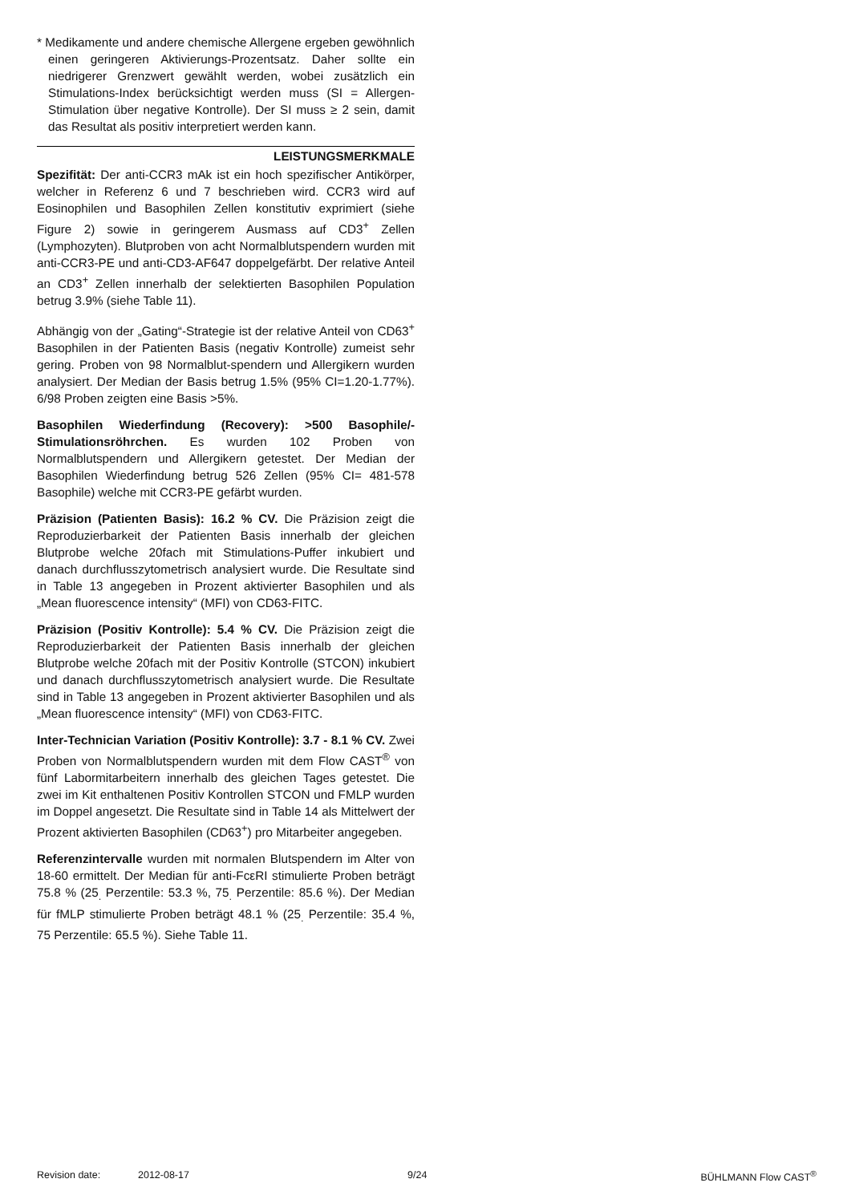* Medikamente und andere chemische Allergene ergeben gewöhnlich einen geringeren Aktivierungs-Prozentsatz. Daher sollte ein niedrigerer Grenzwert gewählt werden, wobei zusätzlich ein Stimulations-Index berücksichtigt werden muss (SI = Allergen-Stimulation über negative Kontrolle). Der SI muss ≥ 2 sein, damit das Resultat als positiv interpretiert werden kann.
LEISTUNGSMERKMALE
Spezifität: Der anti-CCR3 mAk ist ein hoch spezifischer Antikörper, welcher in Referenz 6 und 7 beschrieben wird. CCR3 wird auf Eosinophilen und Basophilen Zellen konstitutiv exprimiert (siehe Figure 2) sowie in geringerem Ausmass auf CD3<sup>+</sup> Zellen (Lymphozyten). Blutproben von acht Normalblutspendern wurden mit anti-CCR3-PE und anti-CD3-AF647 doppelgefärbt. Der relative Anteil an CD3<sup>+</sup> Zellen innerhalb der selektierten Basophilen Population betrug 3.9% (siehe Table 11).
Abhängig von der „Gating“-Strategie ist der relative Anteil von CD63<sup>+</sup> Basophilen in der Patienten Basis (negativ Kontrolle) zumeist sehr gering. Proben von 98 Normalblut-spendern und Allergikern wurden analysiert. Der Median der Basis betrug 1.5% (95% CI=1.20-1.77%). 6/98 Proben zeigten eine Basis >5%.
Basophilen Wiederfindung (Recovery): >500 Basophile/-Stimulationsröhrchen. Es wurden 102 Proben von Normalblutspendern und Allergikern getestet. Der Median der Basophilen Wiederfindung betrug 526 Zellen (95% CI= 481-578 Basophile) welche mit CCR3-PE gefärbt wurden.
Präzision (Patienten Basis): 16.2 % CV. Die Präzision zeigt die Reproduzierbarkeit der Patienten Basis innerhalb der gleichen Blutprobe welche 20fach mit Stimulations-Puffer inkubiert und danach durchflusszytometrisch analysiert wurde. Die Resultate sind in Table 13 angegeben in Prozent aktivierter Basophilen und als „Mean fluorescence intensity“ (MFI) von CD63-FITC.
Präzision (Positiv Kontrolle): 5.4 % CV. Die Präzision zeigt die Reproduzierbarkeit der Patienten Basis innerhalb der gleichen Blutprobe welche 20fach mit der Positiv Kontrolle (STCON) inkubiert und danach durchflusszytometrisch analysiert wurde. Die Resultate sind in Table 13 angegeben in Prozent aktivierter Basophilen und als „Mean fluorescence intensity“ (MFI) von CD63-FITC.
Inter-Technician Variation (Positiv Kontrolle): 3.7 - 8.1 % CV. Zwei Proben von Normalblutspendern wurden mit dem Flow CAST<sup>®</sup> von fünf Labormitarbeitern innerhalb des gleichen Tages getestet. Die zwei im Kit enthaltenen Positiv Kontrollen STCON und FMLP wurden im Doppel angesetzt. Die Resultate sind in Table 14 als Mittelwert der Prozent aktivierten Basophilen (CD63<sup>+</sup>) pro Mitarbeiter angegeben.
Referenzintervalle wurden mit normalen Blutspendern im Alter von 18-60 ermittelt. Der Median für anti-FcεRI stimulierte Proben beträgt 75.8 % (25<sub>.</sub> Perzentile: 53.3 %, 75<sub>.</sub> Perzentile: 85.6 %). Der Median für fMLP stimulierte Proben beträgt 48.1 % (25<sub>.</sub> Perzentile: 35.4 %, 75 Perzentile: 65.5 %). Siehe Table 11.
Revision date: 2012-08-17 9/24 BÜHLMANN Flow CAST<sup>®</sup>